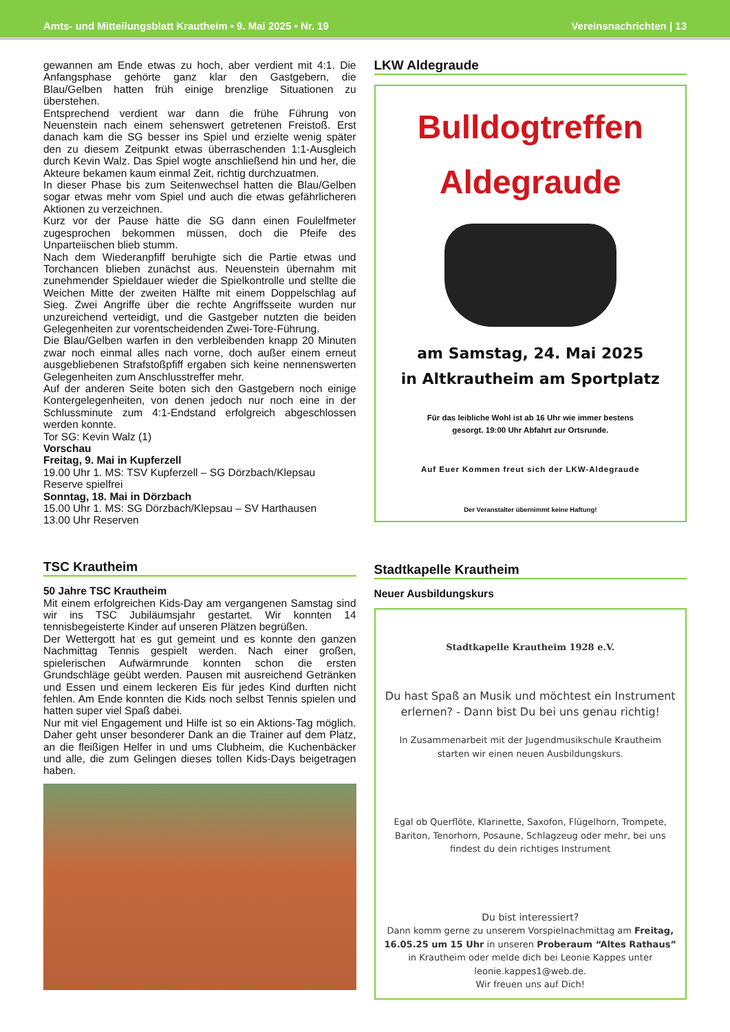Amts- und Mitteilungsblatt Krautheim • 9. Mai 2025 • Nr. 19 Vereinsnachrichten | 13
gewannen am Ende etwas zu hoch, aber verdient mit 4:1. Die Anfangsphase gehörte ganz klar den Gastgebern, die Blau/Gelben hatten früh einige brenzlige Situationen zu überstehen.
Entsprechend verdient war dann die frühe Führung von Neuenstein nach einem sehenswert getretenen Freistoß. Erst danach kam die SG besser ins Spiel und erzielte wenig später den zu diesem Zeitpunkt etwas überraschenden 1:1-Ausgleich durch Kevin Walz. Das Spiel wogte anschließend hin und her, die Akteure bekamen kaum einmal Zeit, richtig durchzuatmen.
In dieser Phase bis zum Seitenwechsel hatten die Blau/Gelben sogar etwas mehr vom Spiel und auch die etwas gefährlicheren Aktionen zu verzeichnen.
Kurz vor der Pause hätte die SG dann einen Foulelfmeter zugesprochen bekommen müssen, doch die Pfeife des Unparteiischen blieb stumm.
Nach dem Wiederanpfiff beruhigte sich die Partie etwas und Torchancen blieben zunächst aus. Neuenstein übernahm mit zunehmender Spieldauer wieder die Spielkontrolle und stellte die Weichen Mitte der zweiten Hälfte mit einem Doppelschlag auf Sieg. Zwei Angriffe über die rechte Angriffsseite wurden nur unzureichend verteidigt, und die Gastgeber nutzten die beiden Gelegenheiten zur vorentscheidenden Zwei-Tore-Führung.
Die Blau/Gelben warfen in den verbleibenden knapp 20 Minuten zwar noch einmal alles nach vorne, doch außer einem erneut ausgebliebenen Strafstoßpfiff ergaben sich keine nennenswerten Gelegenheiten zum Anschlusstreffer mehr.
Auf der anderen Seite boten sich den Gastgebern noch einige Kontergelegenheiten, von denen jedoch nur noch eine in der Schlussminute zum 4:1-Endstand erfolgreich abgeschlossen werden konnte.
Tor SG: Kevin Walz (1)
Vorschau
Freitag, 9. Mai in Kupferzell
19.00 Uhr 1. MS: TSV Kupferzell – SG Dörzbach/Klepsau
Reserve spielfrei
Sonntag, 18. Mai in Dörzbach
15.00 Uhr 1. MS: SG Dörzbach/Klepsau – SV Harthausen
13.00 Uhr Reserven
TSC Krautheim
50 Jahre TSC Krautheim
Mit einem erfolgreichen Kids-Day am vergangenen Samstag sind wir ins TSC Jubiläumsjahr gestartet. Wir konnten 14 tennisbegeisterte Kinder auf unseren Plätzen begrüßen.
Der Wettergott hat es gut gemeint und es konnte den ganzen Nachmittag Tennis gespielt werden. Nach einer großen, spielerischen Aufwärmrunde konnten schon die ersten Grundschläge geübt werden. Pausen mit ausreichend Getränken und Essen und einem leckeren Eis für jedes Kind durften nicht fehlen. Am Ende konnten die Kids noch selbst Tennis spielen und hatten super viel Spaß dabei.
Nur mit viel Engagement und Hilfe ist so ein Aktions-Tag möglich. Daher geht unser besonderer Dank an die Trainer auf dem Platz, an die fleißigen Helfer in und ums Clubheim, die Kuchenbäcker und alle, die zum Gelingen dieses tollen Kids-Days beigetragen haben.
LKW Aldegraude
Bulldogtreffen
Aldegraude
am Samstag, 24. Mai 2025
in Altkrautheim am Sportplatz
Für das leibliche Wohl ist ab 16 Uhr wie immer bestens
gesorgt. 19:00 Uhr Abfahrt zur Ortsrunde.
Auf Euer Kommen freut sich der LKW-Aldegraude
Der Veranstalter übernimmt keine Haftung!
Stadtkapelle Krautheim
Neuer Ausbildungskurs
Stadtkapelle Krautheim 1928 e.V.
Du hast Spaß an Musik und möchtest ein Instrument erlernen? - Dann bist Du bei uns genau richtig!
In Zusammenarbeit mit der Jugendmusikschule Krautheim starten wir einen neuen Ausbildungskurs.
Egal ob Querflöte, Klarinette, Saxofon, Flügelhorn, Trompete, Bariton, Tenorhorn, Posaune, Schlagzeug oder mehr, bei uns findest du dein richtiges Instrument
Du bist interessiert?
Dann komm gerne zu unserem Vorspielnachmittag am Freitag, 16.05.25 um 15 Uhr in unseren Proberaum “Altes Rathaus” in Krautheim oder melde dich bei Leonie Kappes unter leonie.kappes1@web.de.
Wir freuen uns auf Dich!